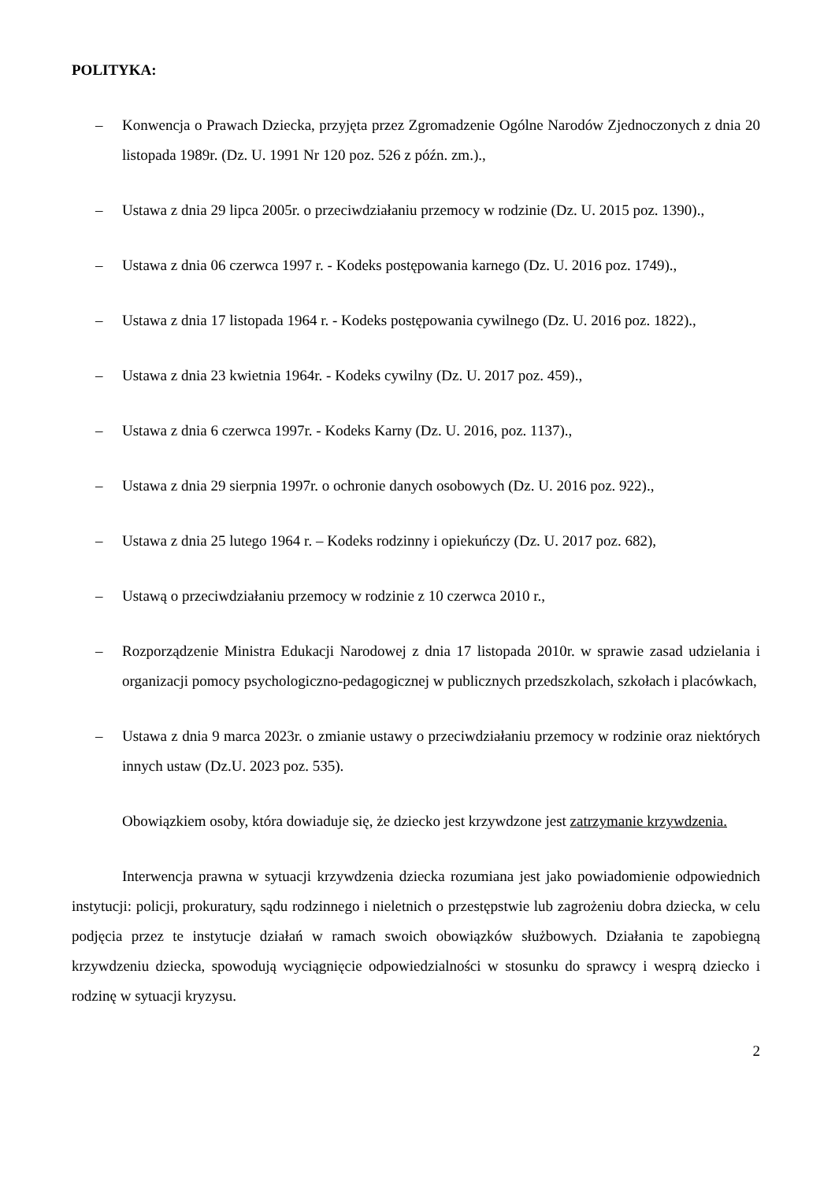POLITYKA:
– Konwencja o Prawach Dziecka, przyjęta przez Zgromadzenie Ogólne Narodów Zjednoczonych z dnia 20 listopada 1989r. (Dz. U. 1991 Nr 120 poz. 526 z późn. zm.).,
– Ustawa z dnia 29 lipca 2005r. o przeciwdziałaniu przemocy w rodzinie (Dz. U. 2015 poz. 1390).,
– Ustawa z dnia 06 czerwca 1997 r. - Kodeks postępowania karnego (Dz. U. 2016 poz. 1749).,
– Ustawa z dnia 17 listopada 1964 r. - Kodeks postępowania cywilnego (Dz. U. 2016 poz. 1822).,
– Ustawa z dnia 23 kwietnia 1964r. - Kodeks cywilny (Dz. U. 2017 poz. 459).,
– Ustawa z dnia 6 czerwca 1997r. - Kodeks Karny (Dz. U. 2016, poz. 1137).,
– Ustawa z dnia 29 sierpnia 1997r. o ochronie danych osobowych (Dz. U. 2016 poz. 922).,
– Ustawa z dnia 25 lutego 1964 r. – Kodeks rodzinny i opiekuńczy (Dz. U. 2017 poz. 682),
– Ustawą o przeciwdziałaniu przemocy w rodzinie z 10 czerwca 2010 r.,
– Rozporządzenie Ministra Edukacji Narodowej z dnia 17 listopada 2010r. w sprawie zasad udzielania i organizacji pomocy psychologiczno-pedagogicznej w publicznych przedszkolach, szkołach i placówkach,
– Ustawa z dnia 9 marca 2023r. o zmianie ustawy o przeciwdziałaniu przemocy w rodzinie oraz niektórych innych ustaw (Dz.U. 2023 poz. 535).
Obowiązkiem osoby, która dowiaduje się, że dziecko jest krzywdzone jest zatrzymanie krzywdzenia.
Interwencja prawna w sytuacji krzywdzenia dziecka rozumiana jest jako powiadomienie odpowiednich instytucji: policji, prokuratury, sądu rodzinnego i nieletnich o przestępstwie lub zagrożeniu dobra dziecka, w celu podjęcia przez te instytucje działań w ramach swoich obowiązków służbowych. Działania te zapobiegną krzywdzeniu dziecka, spowodują wyciągnięcie odpowiedzialności w stosunku do sprawcy i wesprą dziecko i rodzinę w sytuacji kryzysu.
2